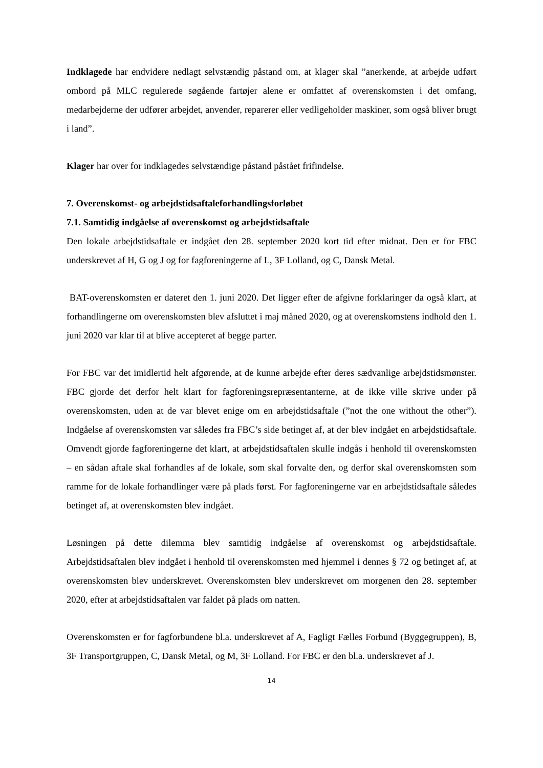Indklagede har endvidere nedlagt selvstændig påstand om, at klager skal ”anerkende, at arbejde udført ombord på MLC regulerede søgående fartøjer alene er omfattet af overenskomsten i det omfang, medarbejderne der udfører arbejdet, anvender, reparerer eller vedligeholder maskiner, som også bliver brugt i land”.
Klager har over for indklagedes selvstændige påstand påstået frifindelse.
7. Overenskomst- og arbejdstidsaftaleforhandlingsforløbet
7.1. Samtidig indgåelse af overenskomst og arbejdstidsaftale
Den lokale arbejdstidsaftale er indgået den 28. september 2020 kort tid efter midnat. Den er for FBC underskrevet af H, G og J og for fagforeningerne af L, 3F Lolland, og C, Dansk Metal.
BAT-overenskomsten er dateret den 1. juni 2020. Det ligger efter de afgivne forklaringer da også klart, at forhandlingerne om overenskomsten blev afsluttet i maj måned 2020, og at overenskomstens indhold den 1. juni 2020 var klar til at blive accepteret af begge parter.
For FBC var det imidlertid helt afgørende, at de kunne arbejde efter deres sædvanlige arbejdstidsmønster. FBC gjorde det derfor helt klart for fagforeningsrepræsentanterne, at de ikke ville skrive under på overenskomsten, uden at de var blevet enige om en arbejdstidsaftale (”not the one without the other”). Indgåelse af overenskomsten var således fra FBC’s side betinget af, at der blev indgået en arbejdstidsaftale. Omvendt gjorde fagforeningerne det klart, at arbejdstidsaftalen skulle indgås i henhold til overenskomsten – en sådan aftale skal forhandles af de lokale, som skal forvalte den, og derfor skal overenskomsten som ramme for de lokale forhandlinger være på plads først. For fagforeningerne var en arbejdstidsaftale således betinget af, at overenskomsten blev indgået.
Løsningen på dette dilemma blev samtidig indgåelse af overenskomst og arbejdstidsaftale. Arbejdstidsaftalen blev indgået i henhold til overenskomsten med hjemmel i dennes § 72 og betinget af, at overenskomsten blev underskrevet. Overenskomsten blev underskrevet om morgenen den 28. september 2020, efter at arbejdstidsaftalen var faldet på plads om natten.
Overenskomsten er for fagforbundene bl.a. underskrevet af A, Fagligt Fælles Forbund (Byggegruppen), B, 3F Transportgruppen, C, Dansk Metal, og M, 3F Lolland. For FBC er den bl.a. underskrevet af J.
14